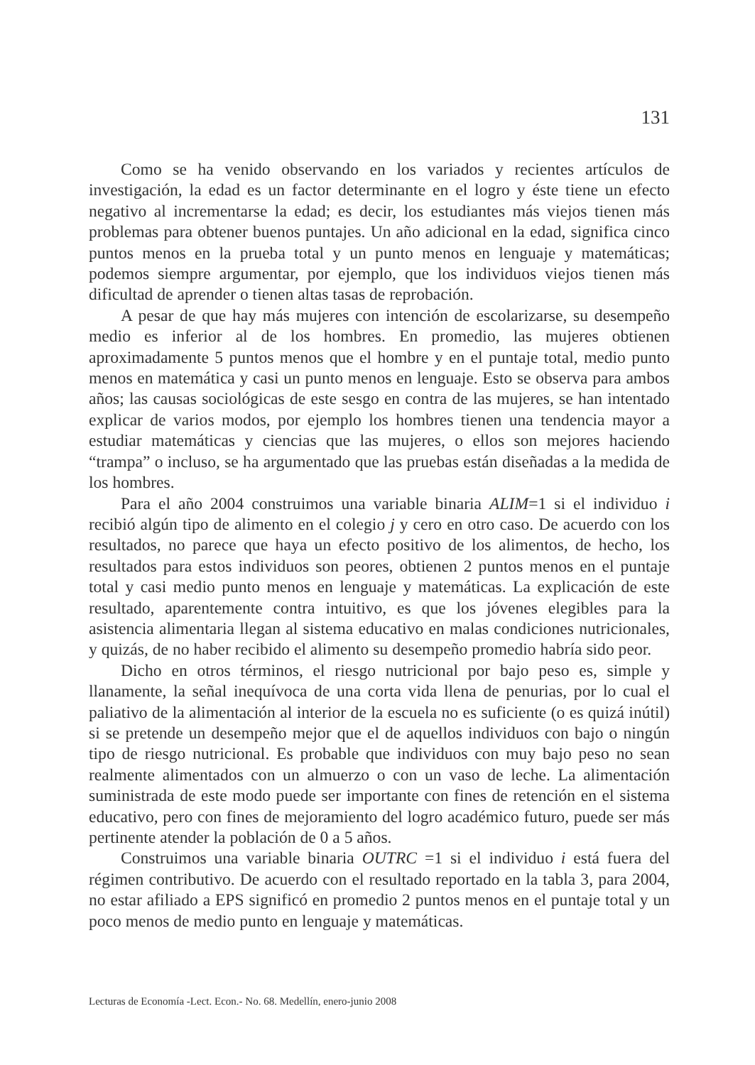131
Como se ha venido observando en los variados y recientes artículos de investigación, la edad es un factor determinante en el logro y éste tiene un efecto negativo al incrementarse la edad; es decir, los estudiantes más viejos tienen más problemas para obtener buenos puntajes. Un año adicional en la edad, significa cinco puntos menos en la prueba total y un punto menos en lenguaje y matemáticas; podemos siempre argumentar, por ejemplo, que los individuos viejos tienen más dificultad de aprender o tienen altas tasas de reprobación.
A pesar de que hay más mujeres con intención de escolarizarse, su desempeño medio es inferior al de los hombres. En promedio, las mujeres obtienen aproximadamente 5 puntos menos que el hombre y en el puntaje total, medio punto menos en matemática y casi un punto menos en lenguaje. Esto se observa para ambos años; las causas sociológicas de este sesgo en contra de las mujeres, se han intentado explicar de varios modos, por ejemplo los hombres tienen una tendencia mayor a estudiar matemáticas y ciencias que las mujeres, o ellos son mejores haciendo “trampa” o incluso, se ha argumentado que las pruebas están diseñadas a la medida de los hombres.
Para el año 2004 construimos una variable binaria ALIM=1 si el individuo i recibió algún tipo de alimento en el colegio j y cero en otro caso. De acuerdo con los resultados, no parece que haya un efecto positivo de los alimentos, de hecho, los resultados para estos individuos son peores, obtienen 2 puntos menos en el puntaje total y casi medio punto menos en lenguaje y matemáticas. La explicación de este resultado, aparentemente contra intuitivo, es que los jóvenes elegibles para la asistencia alimentaria llegan al sistema educativo en malas condiciones nutricionales, y quizás, de no haber recibido el alimento su desempeño promedio habría sido peor.
Dicho en otros términos, el riesgo nutricional por bajo peso es, simple y llanamente, la señal inequívoca de una corta vida llena de penurias, por lo cual el paliativo de la alimentación al interior de la escuela no es suficiente (o es quizá inútil) si se pretende un desempeño mejor que el de aquellos individuos con bajo o ningún tipo de riesgo nutricional. Es probable que individuos con muy bajo peso no sean realmente alimentados con un almuerzo o con un vaso de leche. La alimentación suministrada de este modo puede ser importante con fines de retención en el sistema educativo, pero con fines de mejoramiento del logro académico futuro, puede ser más pertinente atender la población de 0 a 5 años.
Construimos una variable binaria OUTRC =1 si el individuo i está fuera del régimen contributivo. De acuerdo con el resultado reportado en la tabla 3, para 2004, no estar afiliado a EPS significó en promedio 2 puntos menos en el puntaje total y un poco menos de medio punto en lenguaje y matemáticas.
Lecturas de Economía -Lect. Econ.- No. 68. Medellín, enero-junio 2008